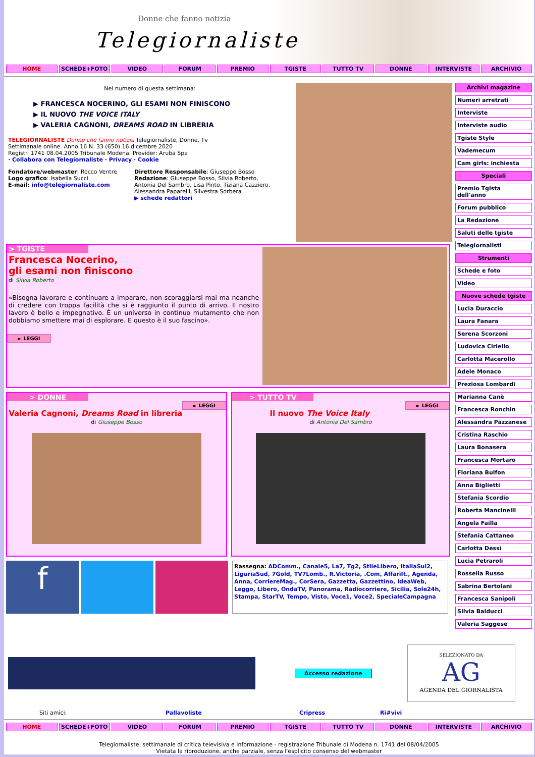Donne che fanno notizia
Telegiornaliste
HOME SCHEDE+FOTO VIDEO FORUM PREMIO TGISTE TUTTO TV DONNE INTERVISTE ARCHIVIO
Nel numero di questa settimana:
▶ FRANCESCA NOCERINO, GLI ESAMI NON FINISCONO
▶ IL NUOVO THE VOICE ITALY
▶ VALERIA CAGNONI, DREAMS ROAD IN LIBRERIA
TELEGIORNALISTE Donne che fanno notizia Telegiornaliste, Donne, Tv
Settimanale online. Anno 16 N. 33 (650) 16 dicembre 2020
Registr. 1741 08.04.2005 Tribunale Modena. Provider: Aruba Spa
· Collabora con Telegiornaliste · Privacy · Cookie
Fondatore/webmaster: Rocco Ventre
Logo grafico: Isabella Succi
E-mail: info@telegiornaliste.com
Direttore Responsabile: Giuseppe Bosso
Redazione: Giuseppe Bosso, Silvia Roberto, Antonia Del Sambro, Lisa Pinto, Tiziana Cazziero, Alessandra Paparelli, Silvestra Sorbera
▶ schede redattori
> TGISTE
Francesca Nocerino,
gli esami non finiscono
di Silvia Roberto
«Bisogna lavorare e continuare a imparare, non scoraggiarsi mai ma neanche di credere con troppa facilità che si è raggiunto il punto di arrivo. Il nostro lavoro è bello e impegnativo. È un universo in continuo mutamento che non dobbiamo smettere mai di esplorare. E questo è il suo fascino».
► LEGGI
> DONNE
► LEGGI
Valeria Cagnoni, Dreams Road in libreria
di Giuseppe Bosso
> TUTTO TV
► LEGGI
Il nuovo The Voice Italy
di Antonia Del Sambro
f
Rassegna: ADComm., Canale5, La7, Tg2, StileLibero, ItaliaSul2, LiguriaSud, 7Gold, TV7Lomb., R.Victoria, .Com, AffariIt., Agenda, Anna, CorriereMag., CorSera, Gazzetta, Gazzettino, IdeaWeb, Leggo, Libero, OndaTV, Panorama, Radiocorriere, Sicilia, Sole24h, Stampa, StarTV, Tempo, Visto, Voce1, Voce2, SpecialeCampagna
Archivi magazine
Numeri arretrati
Interviste
Interviste audio
Tgiste Style
Vademecum
Cam girls: inchiesta
Speciali
Premio Tgista dell'anno
Forum pubblico
La Redazione
Saluti delle tgiste
Telegiornalisti
Strumenti
Schede e foto
Video
Nuove schede tgiste
Lucia Duraccio
Laura Fanara
Serena Scorzoni
Ludovica Ciriello
Carlotta Macerollo
Adele Monaco
Preziosa Lombardi
Marianna Canè
Francesca Ronchin
Alessandra Pazzanese
Cristina Raschio
Laura Bonasera
Francesca Mortaro
Floriana Bulfon
Anna Biglietti
Stefania Scordio
Roberta Mancinelli
Angela Failla
Stefania Cattaneo
Carlotta Dessì
Lucia Petraroli
Rossella Russo
Sabrina Bertolani
Francesca Sanipoli
Silvia Balducci
Valeria Saggese
Accesso redazione
SELEZIONATO DA
AG
AGENDA DEL GIORNALISTA
Siti amici: Pallavoliste Cripress Ri#vivi
HOME SCHEDE+FOTO VIDEO FORUM PREMIO TGISTE TUTTO TV DONNE INTERVISTE ARCHIVIO
Telegiornaliste: settimanale di critica televisiva e informazione - registrazione Tribunale di Modena n. 1741 del 08/04/2005
Vietata la riproduzione, anche parziale, senza l'esplicito consenso del webmaster